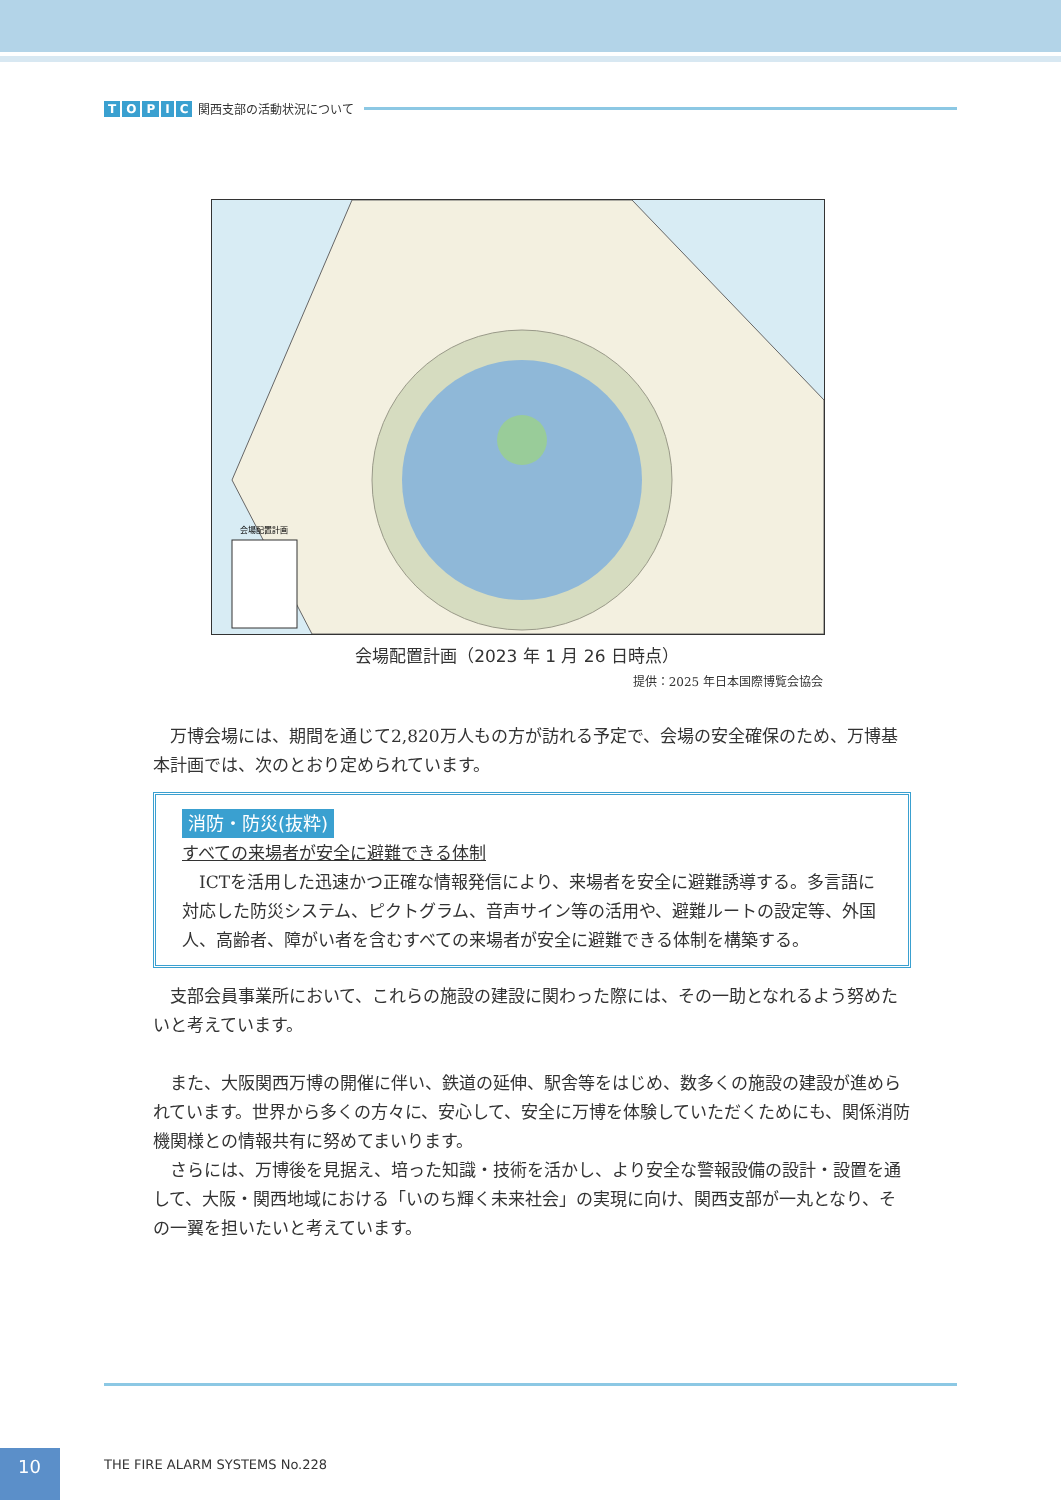TOPIC 関西支部の活動状況について
会場配置計画
会場配置計画（2023 年 1 月 26 日時点）
提供：2025 年日本国際博覧会協会
万博会場には、期間を通じて2,820万人もの方が訪れる予定で、会場の安全確保のため、万博基本計画では、次のとおり定められています。
消防・防災(抜粋)
すべての来場者が安全に避難できる体制
ICTを活用した迅速かつ正確な情報発信により、来場者を安全に避難誘導する。多言語に対応した防災システム、ピクトグラム、音声サイン等の活用や、避難ルートの設定等、外国人、高齢者、障がい者を含むすべての来場者が安全に避難できる体制を構築する。
支部会員事業所において、これらの施設の建設に関わった際には、その一助となれるよう努めたいと考えています。
また、大阪関西万博の開催に伴い、鉄道の延伸、駅舎等をはじめ、数多くの施設の建設が進められています。世界から多くの方々に、安心して、安全に万博を体験していただくためにも、関係消防機関様との情報共有に努めてまいります。
さらには、万博後を見据え、培った知識・技術を活かし、より安全な警報設備の設計・設置を通して、大阪・関西地域における「いのち輝く未来社会」の実現に向け、関西支部が一丸となり、その一翼を担いたいと考えています。
10
THE FIRE ALARM SYSTEMS No.228